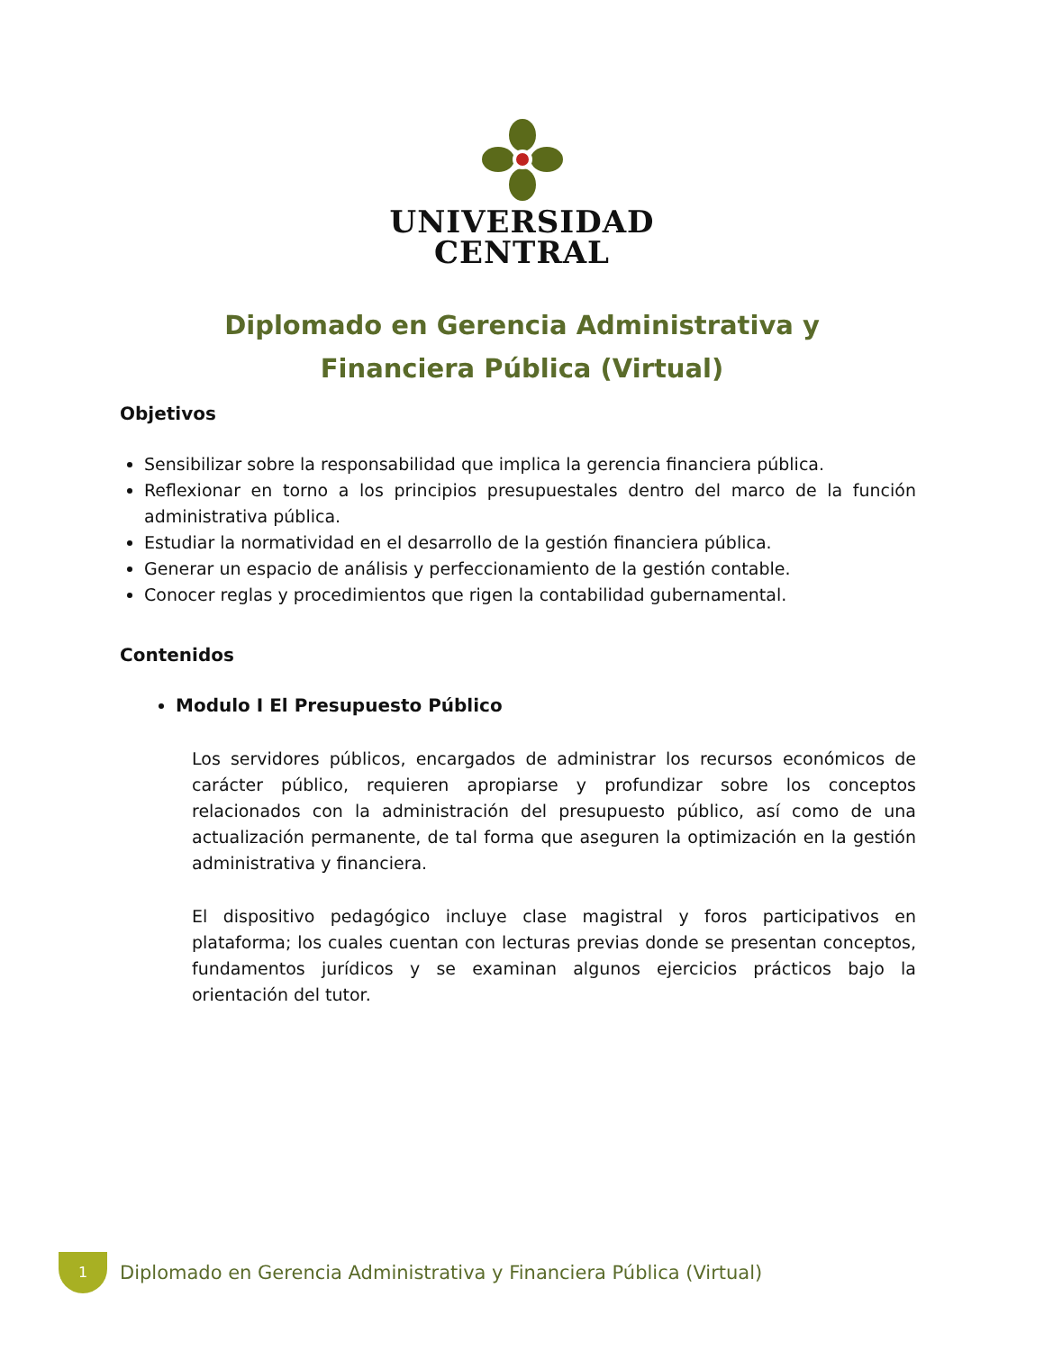UNIVERSIDAD
CENTRAL
Diplomado en Gerencia Administrativa y Financiera Pública (Virtual)
Objetivos
Sensibilizar sobre la responsabilidad que implica la gerencia financiera pública.
Reflexionar en torno a los principios presupuestales dentro del marco de la función administrativa pública.
Estudiar la normatividad en el desarrollo de la gestión financiera pública.
Generar un espacio de análisis y perfeccionamiento de la gestión contable.
Conocer reglas y procedimientos que rigen la contabilidad gubernamental.
Contenidos
Modulo I El Presupuesto Público
Los servidores públicos, encargados de administrar los recursos económicos de carácter público, requieren apropiarse y profundizar sobre los conceptos relacionados con la administración del presupuesto público, así como de una actualización permanente, de tal forma que aseguren la optimización en la gestión administrativa y financiera.
El dispositivo pedagógico incluye clase magistral y foros participativos en plataforma; los cuales cuentan con lecturas previas donde se presentan conceptos, fundamentos jurídicos y se examinan algunos ejercicios prácticos bajo la orientación del tutor.
1
Diplomado en Gerencia Administrativa y Financiera Pública (Virtual)